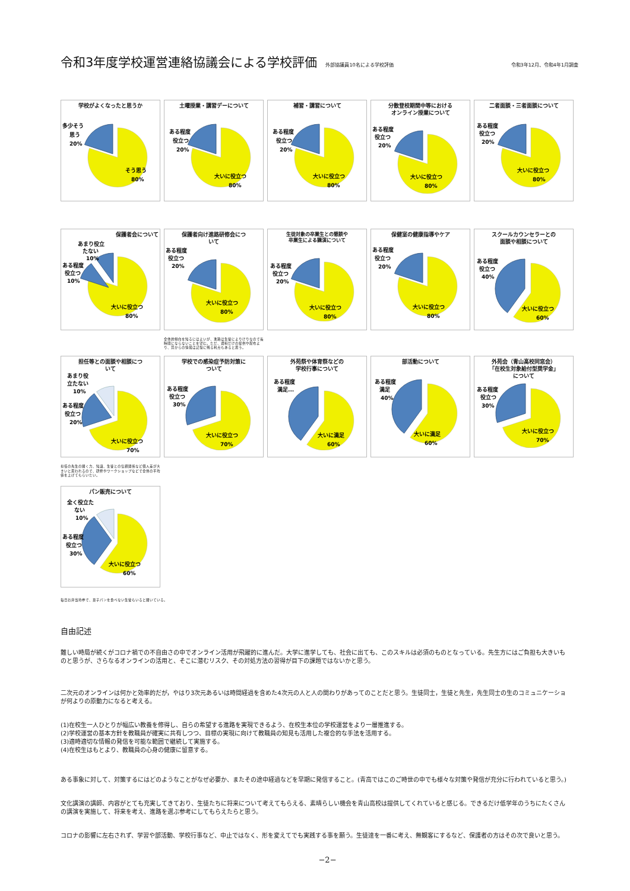令和3年度学校運営連絡協議会による学校評価
外部協議員10名による学校評価 令和3年12月、令和4年1月調査
学校がよくなったと思うか
多少そう
思う
20%
そう思う
80%
土曜授業・講習デーについて
ある程度
役立つ
20%
大いに役立つ
80%
補習・講習について
ある程度
役立つ
20%
大いに役立つ
80%
分散登校期間中等における
オンライン授業について
ある程度
役立つ
20%
大いに役立つ
80%
二者面談・三者面談について
ある程度
役立つ
20%
大いに役立つ
80%
保護者会について
あまり役立
たない
10%
ある程度
役立つ
10%
大いに役立つ
80%
保護者向け進路研修会につ
いて
ある程度
役立つ
20%
大いに役立つ
80%
生徒対象の卒業生との懇談や
卒業生による講演について
ある程度
役立つ
20%
大いに役立つ
80%
保健室の健康指導やケア
ある程度
役立つ
20%
大いに役立つ
80%
スクールカウンセラーとの
面談や相談について
ある程度
役立つ
40%
大いに役立つ
60%
全体的傾向を知るにはよいが、進路は生徒によりけりなので長時間にならないことを望む。ただ、資料だけの提供や配布より、耳からの情報は記憶に残る利点もあると思う。
担任等との面談や相談につ
いて
あまり役
立たない
10%
ある程度
役立つ
20%
大いに役立つ
70%
学校での感染症予防対策に
ついて
ある程度
役立つ
30%
大いに役立つ
70%
外苑祭や体育祭などの
学校行事について
ある程度
満足...
大いに満足
60%
部活動について
ある程度
満足
40%
大いに満足
60%
外苑会（青山高校同窓会）
「在校生対象給付型奨学金」
について
ある程度
役立つ
30%
大いに役立つ
70%
担任の先生の聞く力、知識、生徒との信頼関係など個人差が大きいと思われるので、研修やワークショップなどで全体の平均値を上げてもらいたい。
パン販売について
全く役立た
ない
10%
ある程度
役立つ
30%
大いに役立つ
60%
毎日お弁当持参で、菓子パンを食べない生徒もいると聞いている。
自由記述
難しい時局が続くがコロナ禍での不自由さの中でオンライン活用が飛躍的に進んだ。大学に進学しても、社会に出ても、このスキルは必須のものとなっている。先生方にはご負担も大きいものと思うが、さらなるオンラインの活用と、そこに潜むリスク、その対処方法の習得が目下の課題ではないかと思う。
二次元のオンラインは何かと効率的だが，やはり3次元あるいは時間経過を含めた4次元の人と人の関わりがあってのことだと思う。生徒同士，生徒と先生，先生同士の生のコミュニケーショが何よりの原動力になると考える。
(1)在校生一人ひとりが幅広い教養を修得し、自らの希望する進路を実現できるよう、在校生本位の学校運営をより一層推進する。
(2)学校運営の基本方針を教職員が確実に共有しつつ、目標の実現に向けて教職員の知見も活用した複合的な手法を活用する。
(3)適時適切な情報の発信を可能な範囲で継続して実施する。
(4)在校生はもとより、教職員の心身の健康に留意する。
ある事象に対して、対策するにはどのようなことがなぜ必要か、またその途中経過などを早期に発信すること。(青高ではこのご時世の中でも様々な対策や発信が充分に行われていると思う。)
文化講演の講師、内容がとても充実してきており、生徒たちに将来について考えてもらえる、素晴らしい機会を青山高校は提供してくれていると感じる。できるだけ低学年のうちにたくさんの講演を実施して、将来を考え、進路を選ぶ参考にしてもらえたらと思う。
コロナの影響に左右されず、学習や部活動、学校行事など、中止ではなく、形を変えてでも実践する事を願う。生徒達を一番に考え、無観客にするなど、保護者の方はその次で良いと思う。
−2−